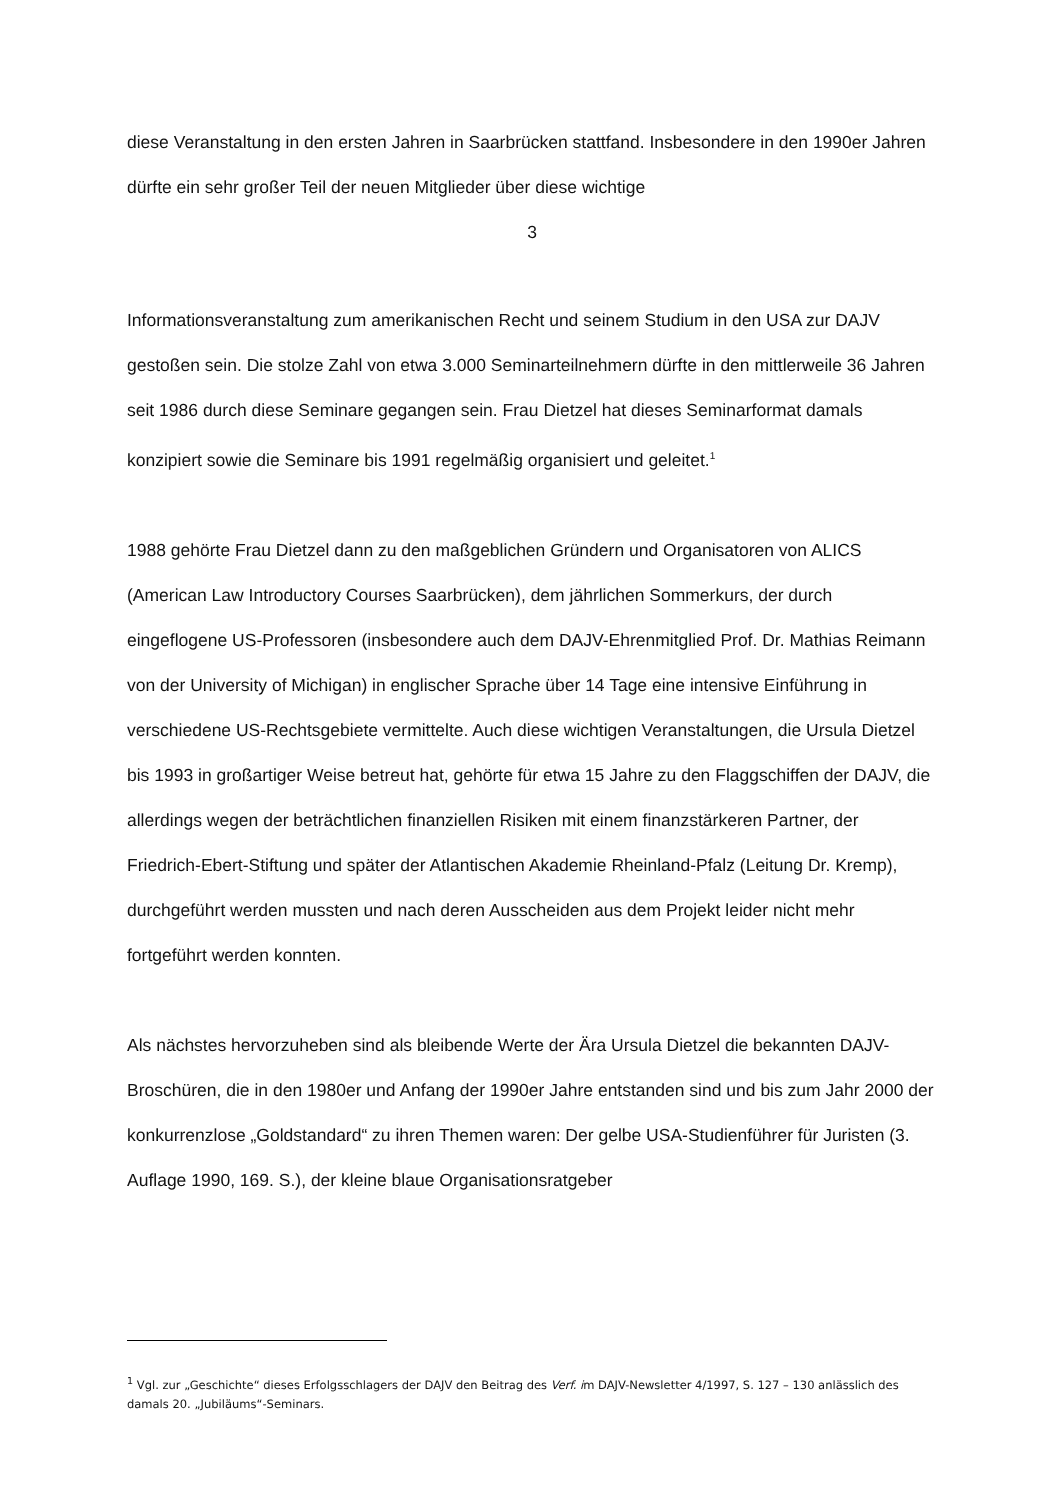diese Veranstaltung in den ersten Jahren in Saarbrücken stattfand. Insbesondere in den 1990er Jahren dürfte ein sehr großer Teil der neuen Mitglieder über diese wichtige
3
Informationsveranstaltung zum amerikanischen Recht und seinem Studium in den USA zur DAJV gestoßen sein. Die stolze Zahl von etwa 3.000 Seminarteilnehmern dürfte in den mitt­lerweile 36 Jahren seit 1986 durch diese Seminare gegangen sein. Frau Dietzel hat dieses Seminarformat damals konzipiert sowie die Seminare bis 1991 regelmäßig organisiert und geleitet.<sup>1</sup>
1988 gehörte Frau Dietzel dann zu den maßgeblichen Gründern und Organisatoren von ALICS (American Law Introductory Courses Saarbrücken), dem jährlichen Sommerkurs, der durch eingeflogene US-Professoren (insbesondere auch dem DAJV-Ehrenmitglied Prof. Dr. Mathias Reimann von der University of Michigan) in englischer Sprache über 14 Tage eine intensive Einführung in verschiedene US-Rechtsgebiete vermittelte. Auch diese wichtigen Veranstaltungen, die Ursula Dietzel bis 1993 in großartiger Weise betreut hat, gehörte für etwa 15 Jahre zu den Flaggschiffen der DAJV, die allerdings wegen der beträchtlichen finan­ziellen Risiken mit einem finanzstärkeren Partner, der Friedrich-Ebert-Stiftung und später der Atlantischen Akademie Rheinland-Pfalz (Leitung Dr. Kremp), durchgeführt werden mussten und nach deren Ausscheiden aus dem Projekt leider nicht mehr fortgeführt werden konnten.
Als nächstes hervorzuheben sind als bleibende Werte der Ära Ursula Dietzel die bekannten DAJV-Broschüren, die in den 1980er und Anfang der 1990er Jahre entstanden sind und bis zum Jahr 2000 der konkurrenzlose „Goldstandard“ zu ihren Themen waren: Der gelbe USA-Studienführer für Juristen (3. Auflage 1990, 169. S.), der kleine blaue Organisationsratgeber
<sup>1</sup> Vgl. zur „Geschichte“ dieses Erfolgsschlagers der DAJV den Beitrag des Verf. im DAJV-Newsletter 4/1997, S. 127 – 130 anlässlich des damals 20. „Jubiläums“-Seminars.